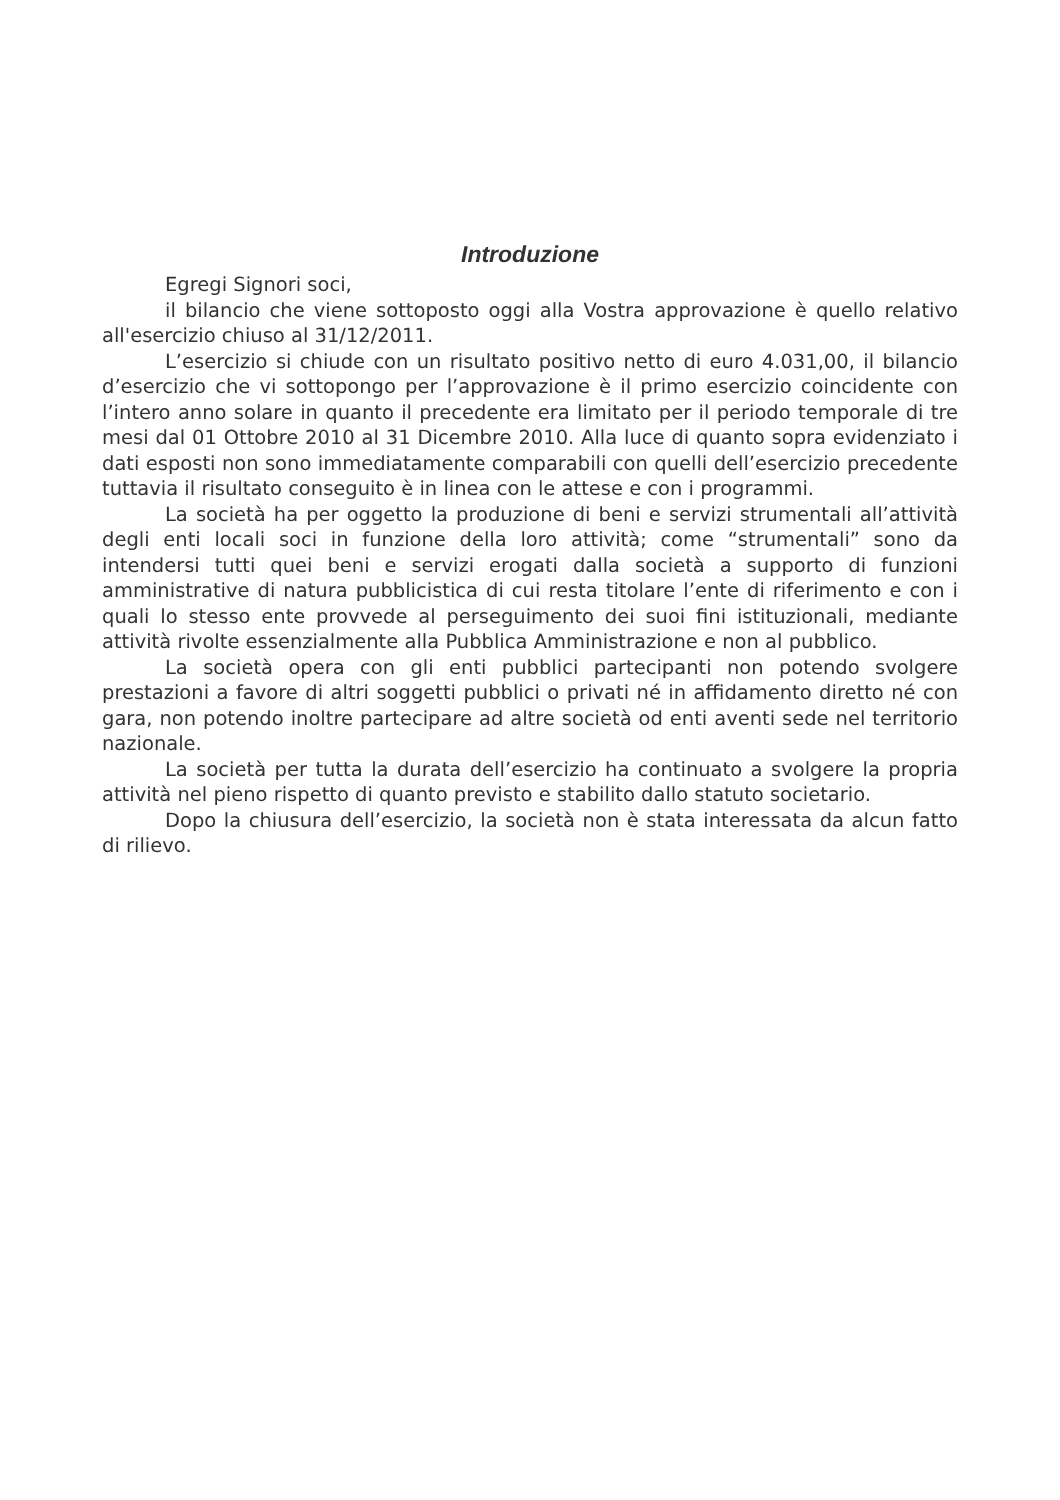Introduzione
Egregi Signori soci,
il bilancio che viene sottoposto oggi alla Vostra approvazione è quello relativo all'esercizio chiuso al 31/12/2011.
L’esercizio si chiude con un risultato positivo netto di euro 4.031,00, il bilancio d’esercizio che vi sottopongo per l’approvazione è il primo esercizio coincidente con l’intero anno solare in quanto il precedente era limitato per il periodo temporale di tre mesi dal 01 Ottobre 2010 al 31 Dicembre 2010. Alla luce di quanto sopra evidenziato i dati esposti non sono immediatamente comparabili con quelli dell’esercizio precedente tuttavia il risultato conseguito è in linea con le attese e con i programmi.
La società ha per oggetto la produzione di beni e servizi strumentali all’attività degli enti locali soci in funzione della loro attività; come “strumentali” sono da intendersi tutti quei beni e servizi erogati dalla società a supporto di funzioni amministrative di natura pubblicistica di cui resta titolare l’ente di riferimento e con i quali lo stesso ente provvede al perseguimento dei suoi fini istituzionali, mediante attività rivolte essenzialmente alla Pubblica Amministrazione e non al pubblico.
La società opera con gli enti pubblici partecipanti non potendo svolgere prestazioni a favore di altri soggetti pubblici o privati né in affidamento diretto né con gara, non potendo inoltre partecipare ad altre società od enti aventi sede nel territorio nazionale.
La società per tutta la durata dell’esercizio ha continuato a svolgere la propria attività nel pieno rispetto di quanto previsto e stabilito dallo statuto societario.
Dopo la chiusura dell’esercizio, la società non è stata interessata da alcun fatto di rilievo.